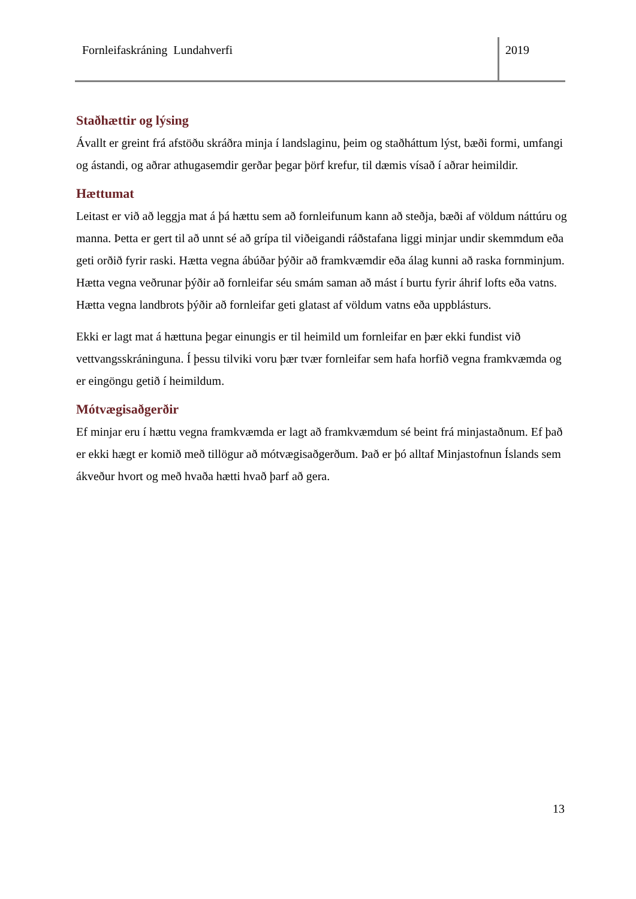Fornleifaskráning Lundahverfi 2019
Staðhættir og lýsing
Ávallt er greint frá afstöðu skráðra minja í landslaginu, þeim og staðháttum lýst, bæði formi, umfangi og ástandi, og aðrar athugasemdir gerðar þegar þörf krefur, til dæmis vísað í aðrar heimildir.
Hættumat
Leitast er við að leggja mat á þá hættu sem að fornleifunum kann að steðja, bæði af völdum náttúru og manna. Þetta er gert til að unnt sé að grípa til viðeigandi ráðstafana liggi minjar undir skemmdum eða geti orðið fyrir raski. Hætta vegna ábúðar þýðir að framkvæmdir eða álag kunni að raska fornminjum. Hætta vegna veðrunar þýðir að fornleifar séu smám saman að mást í burtu fyrir áhrif lofts eða vatns. Hætta vegna landbrots þýðir að fornleifar geti glatast af völdum vatns eða uppblásturs.
Ekki er lagt mat á hættuna þegar einungis er til heimild um fornleifar en þær ekki fundist við vettvangsskráninguna. Í þessu tilviki voru þær tvær fornleifar sem hafa horfið vegna framkvæmda og er eingöngu getið í heimildum.
Mótvægisaðgerðir
Ef minjar eru í hættu vegna framkvæmda er lagt að framkvæmdum sé beint frá minjastaðnum. Ef það er ekki hægt er komið með tillögur að mótvægisaðgerðum. Það er þó alltaf Minjastofnun Íslands sem ákveður hvort og með hvaða hætti hvað þarf að gera.
13